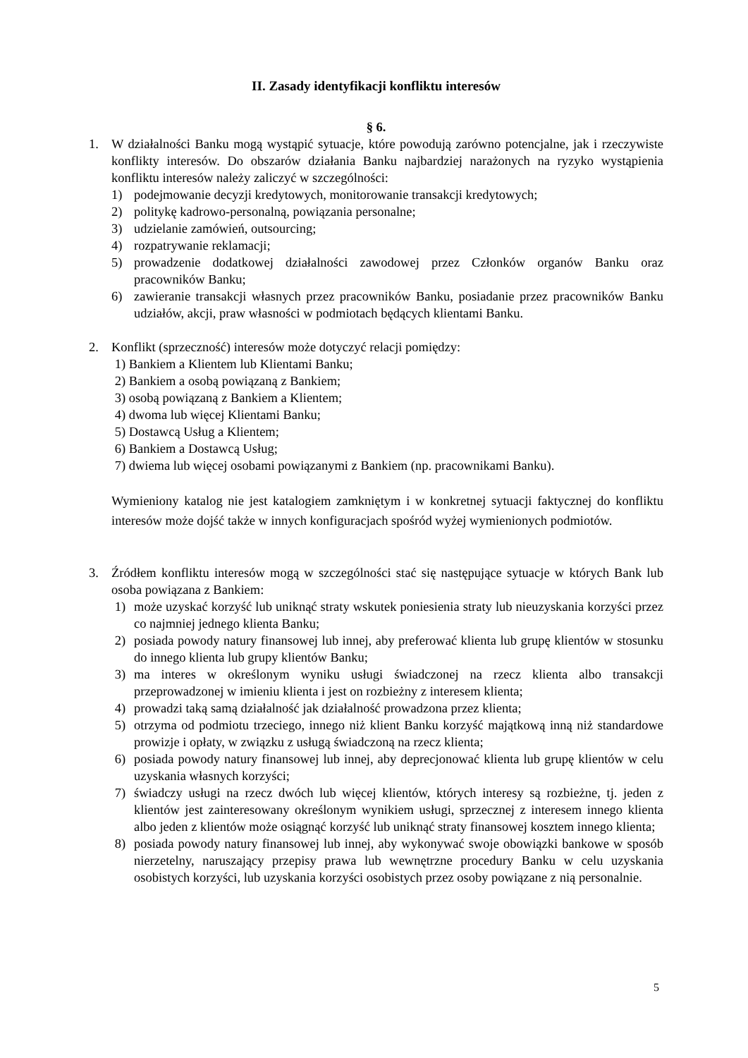II. Zasady identyfikacji konfliktu interesów
§ 6.
1. W działalności Banku mogą wystąpić sytuacje, które powodują zarówno potencjalne, jak i rzeczywiste konflikty interesów. Do obszarów działania Banku najbardziej narażonych na ryzyko wystąpienia konfliktu interesów należy zaliczyć w szczególności:
1) podejmowanie decyzji kredytowych, monitorowanie transakcji kredytowych;
2) politykę kadrowo-personalną, powiązania personalne;
3) udzielanie zamówień, outsourcing;
4) rozpatrywanie reklamacji;
5) prowadzenie dodatkowej działalności zawodowej przez Członków organów Banku oraz pracowników Banku;
6) zawieranie transakcji własnych przez pracowników Banku, posiadanie przez pracowników Banku udziałów, akcji, praw własności w podmiotach będących klientami Banku.
2. Konflikt (sprzeczność) interesów może dotyczyć relacji pomiędzy:
1) Bankiem a Klientem lub Klientami Banku;
2) Bankiem a osobą powiązaną z Bankiem;
3) osobą powiązaną z Bankiem a Klientem;
4) dwoma lub więcej Klientami Banku;
5) Dostawcą Usług a Klientem;
6) Bankiem a Dostawcą Usług;
7) dwiema lub więcej osobami powiązanymi z Bankiem (np. pracownikami Banku).
Wymieniony katalog nie jest katalogiem zamkniętym i w konkretnej sytuacji faktycznej do konfliktu interesów może dojść także w innych konfiguracjach spośród wyżej wymienionych podmiotów.
3. Źródłem konfliktu interesów mogą w szczególności stać się następujące sytuacje w których Bank lub osoba powiązana z Bankiem:
1) może uzyskać korzyść lub uniknąć straty wskutek poniesienia straty lub nieuzyskania korzyści przez co najmniej jednego klienta Banku;
2) posiada powody natury finansowej lub innej, aby preferować klienta lub grupę klientów w stosunku do innego klienta lub grupy klientów Banku;
3) ma interes w określonym wyniku usługi świadczonej na rzecz klienta albo transakcji przeprowadzonej w imieniu klienta i jest on rozbieżny z interesem klienta;
4) prowadzi taką samą działalność jak działalność prowadzona przez klienta;
5) otrzyma od podmiotu trzeciego, innego niż klient Banku korzyść majątkową inną niż standardowe prowizje i opłaty, w związku z usługą świadczoną na rzecz klienta;
6) posiada powody natury finansowej lub innej, aby deprecjonować klienta lub grupę klientów w celu uzyskania własnych korzyści;
7) świadczy usługi na rzecz dwóch lub więcej klientów, których interesy są rozbieżne, tj. jeden z klientów jest zainteresowany określonym wynikiem usługi, sprzecznej z interesem innego klienta albo jeden z klientów może osiągnąć korzyść lub uniknąć straty finansowej kosztem innego klienta;
8) posiada powody natury finansowej lub innej, aby wykonywać swoje obowiązki bankowe w sposób nierzetelny, naruszający przepisy prawa lub wewnętrzne procedury Banku w celu uzyskania osobistych korzyści, lub uzyskania korzyści osobistych przez osoby powiązane z nią personalnie.
5